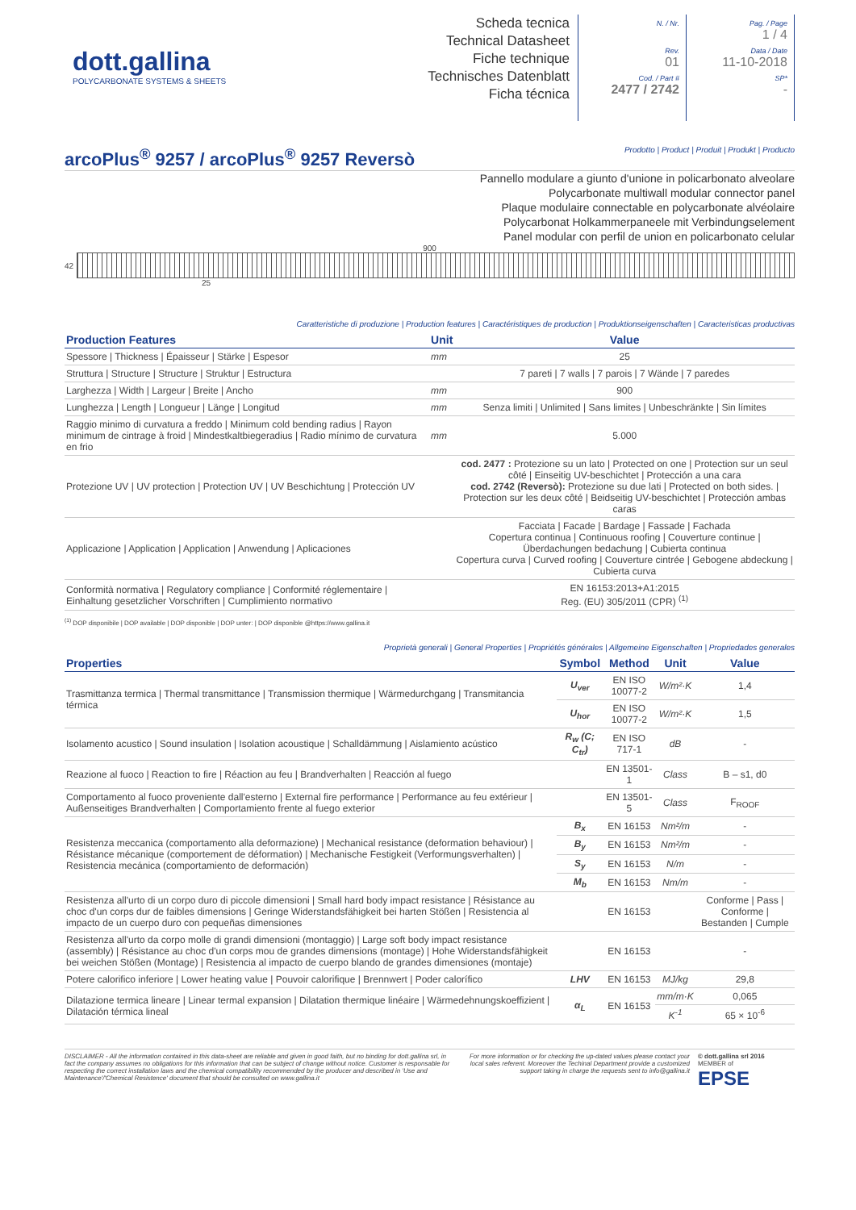dott.gallina
POLYCARBONATE SYSTEMS & SHEETS
Scheda tecnica
Technical Datasheet
Fiche technique
Technisches Datenblatt
Ficha técnica
N. / Nr.
Rev.
01
Cod. / Part #
2477 / 2742
Pag. / Page
1 / 4
Data / Date
11-10-2018
SP*
-
arcoPlus<sup>®</sup> 9257 / arcoPlus<sup>®</sup> 9257 Reversò
Prodotto | Product | Produit | Produkt | Producto
Pannello modulare a giunto d'unione in policarbonato alveolare
Polycarbonate multiwall modular connector panel
Plaque modulaire connectable en polycarbonate alvéolaire
Polycarbonat Holkammerpaneele mit Verbindungselement
Panel modular con perfil de union en policarbonato celular
900
42
25
Caratteristiche di produzione | Production features | Caractéristiques de production | Produktionseigenschaften | Caracteristicas productivas
| Production Features | Unit | Value |
| --- | --- | --- |
| Spessore / Thickness / Épaisseur / Stärke / Espesor | mm | 25 |
| Struttura / Structure / Structure / Struktur / Estructura | | 7 pareti / 7 walls / 7 parois / 7 Wände / 7 paredes |
| Larghezza / Width / Largeur / Breite / Ancho | mm | 900 |
| Lunghezza / Length / Longueur / Länge / Longitud | mm | Senza limiti / Unlimited / Sans limites / Unbeschränkte / Sin límites |
| Raggio minimo di curvatura a freddo / Minimum cold bending radius / Rayon minimum de cintrage à froid / Mindestkaltbiegeradius / Radio mínimo de curvatura en frio | mm | 5.000 |
| Protezione UV / UV protection / Protection UV / UV Beschichtung / Protección UV | | cod. 2477 : Protezione su un lato / Protected on one / Protection sur un seul côté / Einseitig UV-beschichtet / Protección a una cara cod. 2742 (Reversò): Protezione su due lati / Protected on both sides. / Protection sur les deux côté / Beidseitig UV-beschichtet / Protección ambas caras |
| Applicazione / Application / Application / Anwendung / Aplicaciones | | Facciata / Facade / Bardage / Fassade / Fachada Copertura continua / Continuous roofing / Couverture continue / Überdachungen bedachung / Cubierta continua Copertura curva / Curved roofing / Couverture cintrée / Gebogene abdeckung / Cubierta curva |
| Conformità normativa / Regulatory compliance / Conformité réglementaire / Einhaltung gesetzlicher Vorschriften / Cumplimiento normativo | | EN 16153:2013+A1:2015 Reg. (EU) 305/2011 (CPR) <sup>(1)</sup> |
<sup>(1)</sup> DOP disponibile | DOP available | DOP disponible | DOP unter: | DOP disponible @https://www.gallina.it
Proprietà generali | General Properties | Propriétés générales | Allgemeine Eigenschaften | Propriedades generales
| Properties | Symbol | Method | Unit | Value |
| --- | --- | --- | --- | --- |
| Trasmittanza termica / Thermal transmittance / Transmission thermique / Wärmedurchgang / Transmitancia térmica | U<sub>ver</sub> | EN ISO 10077-2 | W/m²·K | 1,4 |
| | U<sub>hor</sub> | EN ISO 10077-2 | W/m²·K | 1,5 |
| Isolamento acustico / Sound insulation / Isolation acoustique / Schalldämmung / Aislamiento acústico | R<sub>w</sub> (C; C<sub>tr</sub>) | EN ISO 717-1 | dB | - |
| Reazione al fuoco / Reaction to fire / Réaction au feu / Brandverhalten / Reacción al fuego | | EN 13501-1 | Class | B – s1, d0 |
| Comportamento al fuoco proveniente dall'esterno / External fire performance / Performance au feu extérieur / Außenseitiges Brandverhalten / Comportamiento frente al fuego exterior | | EN 13501-5 | Class | F<sub>ROOF</sub> |
| Resistenza meccanica (comportamento alla deformazione) / Mechanical resistance (deformation behaviour) / Résistance mécanique (comportement de déformation) / Mechanische Festigkeit (Verformungsverhalten) / Resistencia mecánica (comportamiento de deformación) | B<sub>x</sub> | EN 16153 | Nm²/m | - |
| | B<sub>y</sub> | EN 16153 | Nm²/m | - |
| | S<sub>y</sub> | EN 16153 | N/m | - |
| | M<sub>b</sub> | EN 16153 | Nm/m | - |
| Resistenza all'urto di un corpo duro di piccole dimensioni / Small hard body impact resistance / Résistance au choc d'un corps dur de faibles dimensions / Geringe Widerstandsfähigkeit bei harten Stößen / Resistencia al impacto de un cuerpo duro con pequeñas dimensiones | | EN 16153 | | Conforme / Pass / Conforme / Bestanden / Cumple |
| Resistenza all'urto da corpo molle di grandi dimensioni (montaggio) / Large soft body impact resistance (assembly) / Résistance au choc d'un corps mou de grandes dimensions (montage) / Hohe Widerstandsfähigkeit bei weichen Stößen (Montage) / Resistencia al impacto de cuerpo blando de grandes dimensiones (montaje) | | EN 16153 | | - |
| Potere calorifico inferiore / Lower heating value / Pouvoir calorifique / Brennwert / Poder calorífico | LHV | EN 16153 | MJ/kg | 29,8 |
| Dilatazione termica lineare / Linear termal expansion / Dilatation thermique linéaire / Wärmedehnungskoeffizient / Dilatación térmica lineal | α<sub>L</sub> | EN 16153 | mm/m·K | 0,065 |
| | | | K<sup>-1</sup> | 65 × 10<sup>-6</sup> |
DISCLAIMER - All the information contained in this data-sheet are reliable and given in good faith, but no binding for dott.gallina srl, in fact the company assumes no obligations for this information that can be subject of change without notice. Customer is responsable for respecting the correct installation laws and the chemical compatibility recommended by the producer and described in 'Use and Maintenance'/'Chemical Resistence' document that should be consulted on www.gallina.it
For more information or for checking the up-dated values please contact your local sales referent. Moreover the Techinal Department provide a customized support taking in charge the requests sent to info@gallina.it
© dott.gallina srl 2016
MEMBER of
EPSE